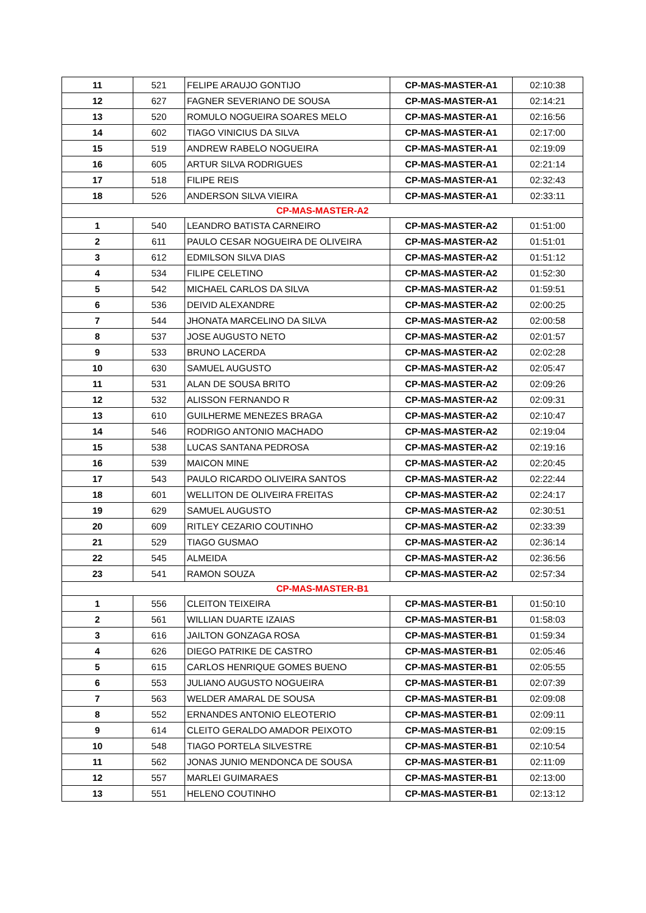| 11 | 521 | FELIPE ARAUJO GONTIJO | CP-MAS-MASTER-A1 | 02:10:38 |
| 12 | 627 | FAGNER SEVERIANO DE SOUSA | CP-MAS-MASTER-A1 | 02:14:21 |
| 13 | 520 | ROMULO NOGUEIRA SOARES MELO | CP-MAS-MASTER-A1 | 02:16:56 |
| 14 | 602 | TIAGO VINICIUS DA SILVA | CP-MAS-MASTER-A1 | 02:17:00 |
| 15 | 519 | ANDREW RABELO NOGUEIRA | CP-MAS-MASTER-A1 | 02:19:09 |
| 16 | 605 | ARTUR SILVA RODRIGUES | CP-MAS-MASTER-A1 | 02:21:14 |
| 17 | 518 | FILIPE REIS | CP-MAS-MASTER-A1 | 02:32:43 |
| 18 | 526 | ANDERSON SILVA VIEIRA | CP-MAS-MASTER-A1 | 02:33:11 |
| CP-MAS-MASTER-A2 | | | | |
| 1 | 540 | LEANDRO BATISTA CARNEIRO | CP-MAS-MASTER-A2 | 01:51:00 |
| 2 | 611 | PAULO CESAR NOGUEIRA DE OLIVEIRA | CP-MAS-MASTER-A2 | 01:51:01 |
| 3 | 612 | EDMILSON SILVA DIAS | CP-MAS-MASTER-A2 | 01:51:12 |
| 4 | 534 | FILIPE CELETINO | CP-MAS-MASTER-A2 | 01:52:30 |
| 5 | 542 | MICHAEL CARLOS DA SILVA | CP-MAS-MASTER-A2 | 01:59:51 |
| 6 | 536 | DEIVID ALEXANDRE | CP-MAS-MASTER-A2 | 02:00:25 |
| 7 | 544 | JHONATA MARCELINO DA SILVA | CP-MAS-MASTER-A2 | 02:00:58 |
| 8 | 537 | JOSE AUGUSTO NETO | CP-MAS-MASTER-A2 | 02:01:57 |
| 9 | 533 | BRUNO LACERDA | CP-MAS-MASTER-A2 | 02:02:28 |
| 10 | 630 | SAMUEL AUGUSTO | CP-MAS-MASTER-A2 | 02:05:47 |
| 11 | 531 | ALAN DE SOUSA BRITO | CP-MAS-MASTER-A2 | 02:09:26 |
| 12 | 532 | ALISSON FERNANDO R | CP-MAS-MASTER-A2 | 02:09:31 |
| 13 | 610 | GUILHERME MENEZES BRAGA | CP-MAS-MASTER-A2 | 02:10:47 |
| 14 | 546 | RODRIGO ANTONIO MACHADO | CP-MAS-MASTER-A2 | 02:19:04 |
| 15 | 538 | LUCAS SANTANA PEDROSA | CP-MAS-MASTER-A2 | 02:19:16 |
| 16 | 539 | MAICON MINE | CP-MAS-MASTER-A2 | 02:20:45 |
| 17 | 543 | PAULO RICARDO OLIVEIRA SANTOS | CP-MAS-MASTER-A2 | 02:22:44 |
| 18 | 601 | WELLITON DE OLIVEIRA FREITAS | CP-MAS-MASTER-A2 | 02:24:17 |
| 19 | 629 | SAMUEL AUGUSTO | CP-MAS-MASTER-A2 | 02:30:51 |
| 20 | 609 | RITLEY CEZARIO COUTINHO | CP-MAS-MASTER-A2 | 02:33:39 |
| 21 | 529 | TIAGO GUSMAO | CP-MAS-MASTER-A2 | 02:36:14 |
| 22 | 545 | ALMEIDA | CP-MAS-MASTER-A2 | 02:36:56 |
| 23 | 541 | RAMON SOUZA | CP-MAS-MASTER-A2 | 02:57:34 |
| CP-MAS-MASTER-B1 | | | | |
| 1 | 556 | CLEITON TEIXEIRA | CP-MAS-MASTER-B1 | 01:50:10 |
| 2 | 561 | WILLIAN DUARTE IZAIAS | CP-MAS-MASTER-B1 | 01:58:03 |
| 3 | 616 | JAILTON GONZAGA ROSA | CP-MAS-MASTER-B1 | 01:59:34 |
| 4 | 626 | DIEGO PATRIKE DE CASTRO | CP-MAS-MASTER-B1 | 02:05:46 |
| 5 | 615 | CARLOS HENRIQUE GOMES BUENO | CP-MAS-MASTER-B1 | 02:05:55 |
| 6 | 553 | JULIANO AUGUSTO NOGUEIRA | CP-MAS-MASTER-B1 | 02:07:39 |
| 7 | 563 | WELDER AMARAL DE SOUSA | CP-MAS-MASTER-B1 | 02:09:08 |
| 8 | 552 | ERNANDES ANTONIO ELEOTERIO | CP-MAS-MASTER-B1 | 02:09:11 |
| 9 | 614 | CLEITO GERALDO AMADOR PEIXOTO | CP-MAS-MASTER-B1 | 02:09:15 |
| 10 | 548 | TIAGO PORTELA SILVESTRE | CP-MAS-MASTER-B1 | 02:10:54 |
| 11 | 562 | JONAS JUNIO MENDONCA DE SOUSA | CP-MAS-MASTER-B1 | 02:11:09 |
| 12 | 557 | MARLEI GUIMARAES | CP-MAS-MASTER-B1 | 02:13:00 |
| 13 | 551 | HELENO COUTINHO | CP-MAS-MASTER-B1 | 02:13:12 |